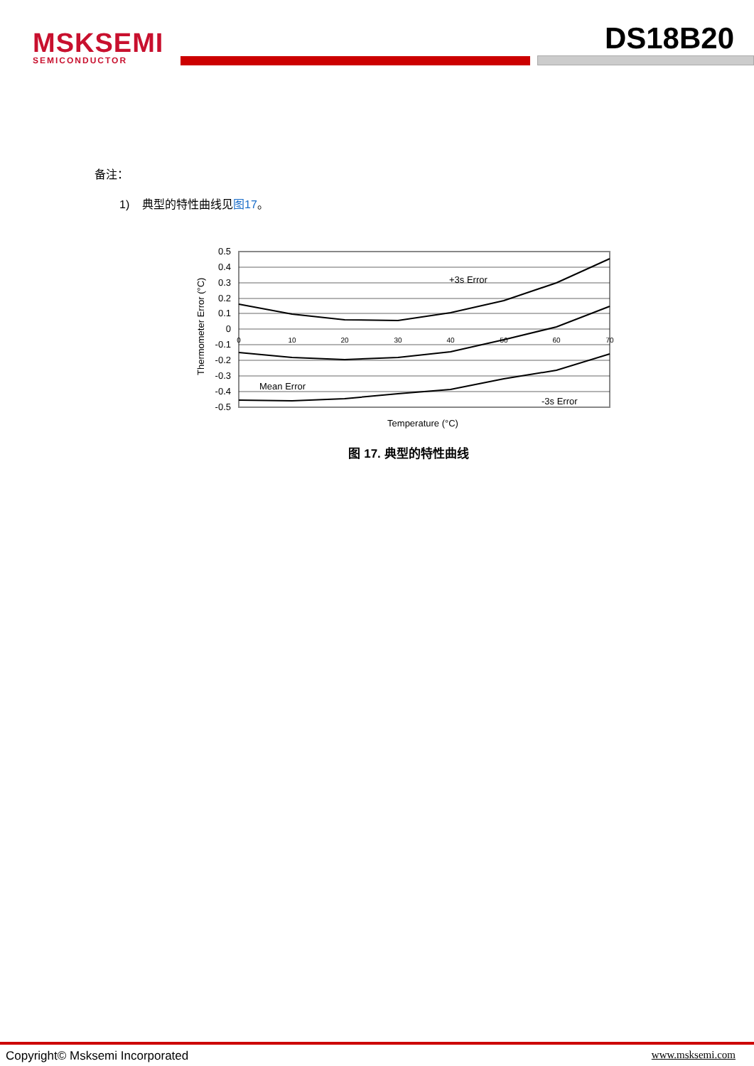MSKSEMI
SEMICONDUCTOR
DS18B20
备注：
1) 典型的特性曲线见图17。
Thermometer Error (°C)
0.5
0.4
0.3
0.2
0.1
0
-0.1
-0.2
-0.3
-0.4
-0.5
0
10
20
30
40
50
60
70
+3s Error
Mean Error
-3s Error
Temperature (°C)
图 17. 典型的特性曲线
Copyright© Msksemi Incorporated www.msksemi.com